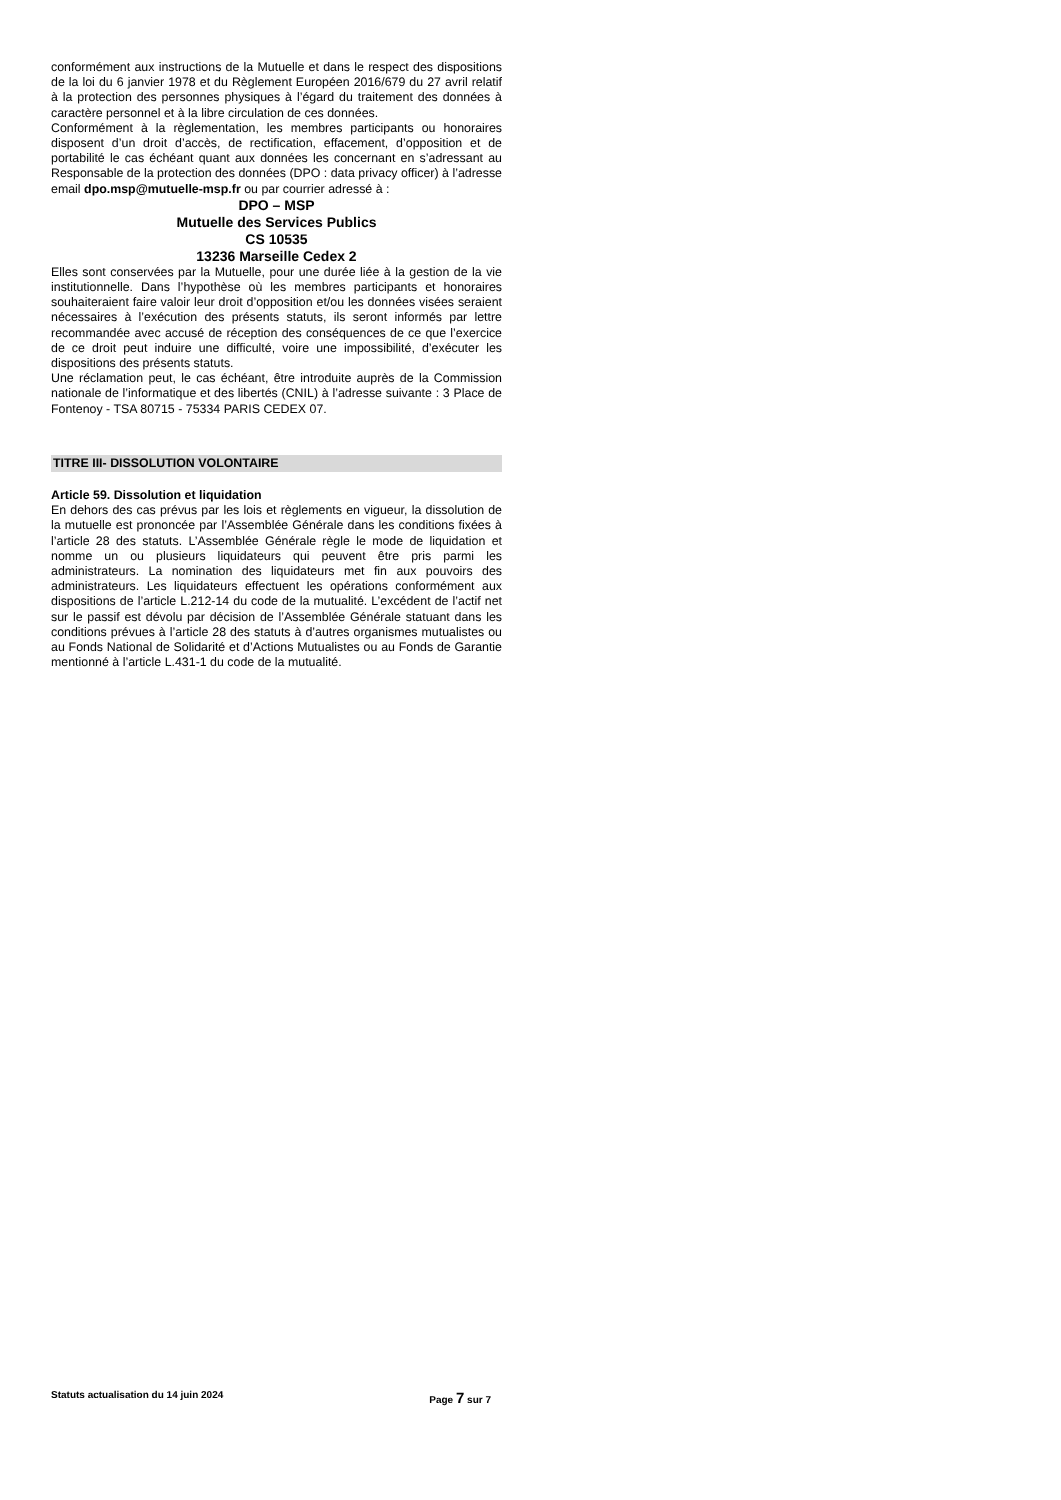conformément aux instructions de la Mutuelle et dans le respect des dispositions de la loi du 6 janvier 1978 et du Règlement Européen 2016/679 du 27 avril relatif à la protection des personnes physiques à l’égard du traitement des données à caractère personnel et à la libre circulation de ces données.
Conformément à la règlementation, les membres participants ou honoraires disposent d’un droit d’accès, de rectification, effacement, d’opposition et de portabilité le cas échéant quant aux données les concernant en s’adressant au Responsable de la protection des données (DPO : data privacy officer) à l’adresse email dpo.msp@mutuelle-msp.fr ou par courrier adressé à :
DPO – MSP
Mutuelle des Services Publics
CS 10535
13236 Marseille Cedex 2
Elles sont conservées par la Mutuelle, pour une durée liée à la gestion de la vie institutionnelle. Dans l’hypothèse où les membres participants et honoraires souhaiteraient faire valoir leur droit d’opposition et/ou les données visées seraient nécessaires à l’exécution des présents statuts, ils seront informés par lettre recommandée avec accusé de réception des conséquences de ce que l’exercice de ce droit peut induire une difficulté, voire une impossibilité, d’exécuter les dispositions des présents statuts.
Une réclamation peut, le cas échéant, être introduite auprès de la Commission nationale de l’informatique et des libertés (CNIL) à l’adresse suivante : 3 Place de Fontenoy - TSA 80715 - 75334 PARIS CEDEX 07.
TITRE III- DISSOLUTION VOLONTAIRE
Article 59. Dissolution et liquidation
En dehors des cas prévus par les lois et règlements en vigueur, la dissolution de la mutuelle est prononcée par l’Assemblée Générale dans les conditions fixées à l’article 28 des statuts. L’Assemblée Générale règle le mode de liquidation et nomme un ou plusieurs liquidateurs qui peuvent être pris parmi les administrateurs. La nomination des liquidateurs met fin aux pouvoirs des administrateurs. Les liquidateurs effectuent les opérations conformément aux dispositions de l’article L.212-14 du code de la mutualité. L’excédent de l’actif net sur le passif est dévolu par décision de l’Assemblée Générale statuant dans les conditions prévues à l’article 28 des statuts à d’autres organismes mutualistes ou au Fonds National de Solidarité et d’Actions Mutualistes ou au Fonds de Garantie mentionné à l’article L.431-1 du code de la mutualité.
Statuts actualisation du 14 juin 2024 Page 7 sur 7